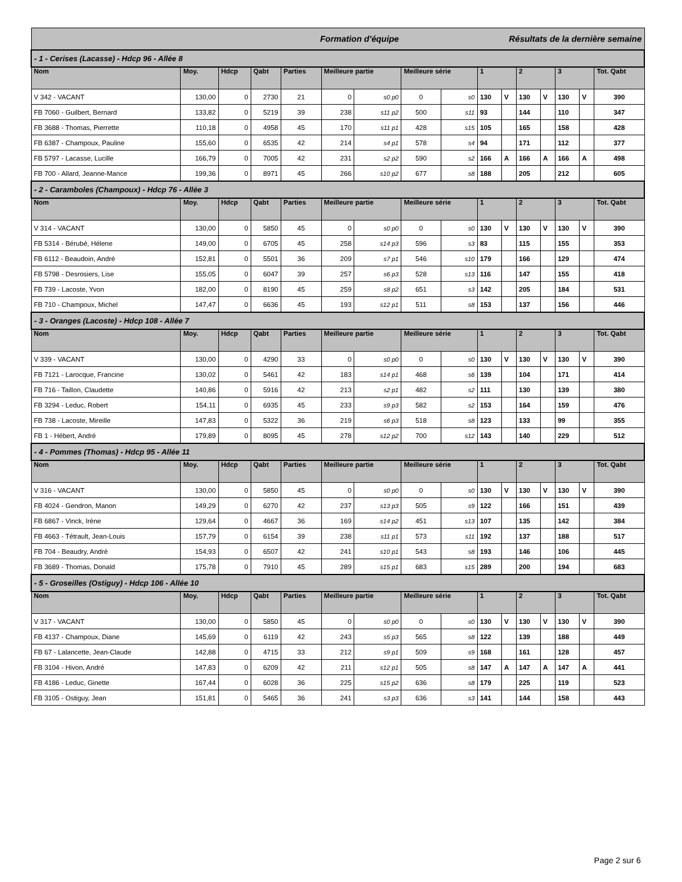| Formation d'équipe | | | | | | | Résultats de la dernière semaine | | | | | | | | |
| --- | --- | --- | --- | --- | --- | --- | --- | --- | --- | --- | --- | --- | --- | --- | --- |
| - 1 - Cerises (Lacasse) - Hdcp 96 - Allée 8 | | | | | | | | | | | | | | | |
| Nom | Moy. | Hdcp | Qabt | Parties | Meilleure partie | | Meilleure série | | 1 | | 2 | | 3 | | Tot. Qabt |
| V 342 - VACANT | 130,00 | 0 | 2730 | 21 | 0 | s0 p0 | 0 | s0 | 130 | V | 130 | V | 130 | V | 390 |
| FB 7060 - Guilbert, Bernard | 133,82 | 0 | 5219 | 39 | 238 | s11 p2 | 500 | s11 | 93 | | 144 | | 110 | | 347 |
| FB 3688 - Thomas, Pierrette | 110,18 | 0 | 4958 | 45 | 170 | s11 p1 | 428 | s15 | 105 | | 165 | | 158 | | 428 |
| FB 6387 - Champoux, Pauline | 155,60 | 0 | 6535 | 42 | 214 | s4 p1 | 578 | s4 | 94 | | 171 | | 112 | | 377 |
| FB 5797 - Lacasse, Lucille | 166,79 | 0 | 7005 | 42 | 231 | s2 p2 | 590 | s2 | 166 | A | 166 | A | 166 | A | 498 |
| FB 700 - Allard, Jeanne-Mance | 199,36 | 0 | 8971 | 45 | 266 | s10 p2 | 677 | s8 | 188 | | 205 | | 212 | | 605 |
| - 2 - Caramboles (Champoux) - Hdcp 76 - Allée 3 | | | | | | | | | | | | | | | |
| Nom | Moy. | Hdcp | Qabt | Parties | Meilleure partie | | Meilleure série | | 1 | | 2 | | 3 | | Tot. Qabt |
| V 314 - VACANT | 130,00 | 0 | 5850 | 45 | 0 | s0 p0 | 0 | s0 | 130 | V | 130 | V | 130 | V | 390 |
| FB 5314 - Bérubé, Hélene | 149,00 | 0 | 6705 | 45 | 258 | s14 p3 | 596 | s3 | 83 | | 115 | | 155 | | 353 |
| FB 6112 - Beaudoin, André | 152,81 | 0 | 5501 | 36 | 209 | s7 p1 | 546 | s10 | 179 | | 166 | | 129 | | 474 |
| FB 5798 - Desrosiers, Lise | 155,05 | 0 | 6047 | 39 | 257 | s6 p3 | 528 | s13 | 116 | | 147 | | 155 | | 418 |
| FB 739 - Lacoste, Yvon | 182,00 | 0 | 8190 | 45 | 259 | s8 p2 | 651 | s3 | 142 | | 205 | | 184 | | 531 |
| FB 710 - Champoux, Michel | 147,47 | 0 | 6636 | 45 | 193 | s12 p1 | 511 | s8 | 153 | | 137 | | 156 | | 446 |
| - 3 - Oranges (Lacoste) - Hdcp 108 - Allée 7 | | | | | | | | | | | | | | | |
| Nom | Moy. | Hdcp | Qabt | Parties | Meilleure partie | | Meilleure série | | 1 | | 2 | | 3 | | Tot. Qabt |
| V 339 - VACANT | 130,00 | 0 | 4290 | 33 | 0 | s0 p0 | 0 | s0 | 130 | V | 130 | V | 130 | V | 390 |
| FB 7121 - Larocque, Francine | 130,02 | 0 | 5461 | 42 | 183 | s14 p1 | 468 | s6 | 139 | | 104 | | 171 | | 414 |
| FB 716 - Taillon, Claudette | 140,86 | 0 | 5916 | 42 | 213 | s2 p1 | 482 | s2 | 111 | | 130 | | 139 | | 380 |
| FB 3294 - Leduc, Robert | 154,11 | 0 | 6935 | 45 | 233 | s9 p3 | 582 | s2 | 153 | | 164 | | 159 | | 476 |
| FB 738 - Lacoste, Mireille | 147,83 | 0 | 5322 | 36 | 219 | s6 p3 | 518 | s8 | 123 | | 133 | | 99 | | 355 |
| FB 1 - Hébert, André | 179,89 | 0 | 8095 | 45 | 278 | s12 p2 | 700 | s12 | 143 | | 140 | | 229 | | 512 |
| - 4 - Pommes (Thomas) - Hdcp 95 - Allée 11 | | | | | | | | | | | | | | | |
| Nom | Moy. | Hdcp | Qabt | Parties | Meilleure partie | | Meilleure série | | 1 | | 2 | | 3 | | Tot. Qabt |
| V 316 - VACANT | 130,00 | 0 | 5850 | 45 | 0 | s0 p0 | 0 | s0 | 130 | V | 130 | V | 130 | V | 390 |
| FB 4024 - Gendron, Manon | 149,29 | 0 | 6270 | 42 | 237 | s13 p3 | 505 | s9 | 122 | | 166 | | 151 | | 439 |
| FB 6867 - Vinck, Irène | 129,64 | 0 | 4667 | 36 | 169 | s14 p2 | 451 | s13 | 107 | | 135 | | 142 | | 384 |
| FB 4663 - Tétrault, Jean-Louis | 157,79 | 0 | 6154 | 39 | 238 | s11 p1 | 573 | s11 | 192 | | 137 | | 188 | | 517 |
| FB 704 - Beaudry, André | 154,93 | 0 | 6507 | 42 | 241 | s10 p1 | 543 | s8 | 193 | | 146 | | 106 | | 445 |
| FB 3689 - Thomas, Donald | 175,78 | 0 | 7910 | 45 | 289 | s15 p1 | 683 | s15 | 289 | | 200 | | 194 | | 683 |
| - 5 - Groseilles (Ostiguy) - Hdcp 106 - Allée 10 | | | | | | | | | | | | | | | |
| Nom | Moy. | Hdcp | Qabt | Parties | Meilleure partie | | Meilleure série | | 1 | | 2 | | 3 | | Tot. Qabt |
| V 317 - VACANT | 130,00 | 0 | 5850 | 45 | 0 | s0 p0 | 0 | s0 | 130 | V | 130 | V | 130 | V | 390 |
| FB 4137 - Champoux, Diane | 145,69 | 0 | 6119 | 42 | 243 | s5 p3 | 565 | s8 | 122 | | 139 | | 188 | | 449 |
| FB 67 - Lalancette, Jean-Claude | 142,88 | 0 | 4715 | 33 | 212 | s9 p1 | 509 | s9 | 168 | | 161 | | 128 | | 457 |
| FB 3104 - Hivon, André | 147,83 | 0 | 6209 | 42 | 211 | s12 p1 | 505 | s8 | 147 | A | 147 | A | 147 | A | 441 |
| FB 4186 - Leduc, Ginette | 167,44 | 0 | 6028 | 36 | 225 | s15 p2 | 636 | s8 | 179 | | 225 | | 119 | | 523 |
| FB 3105 - Ostiguy, Jean | 151,81 | 0 | 5465 | 36 | 241 | s3 p3 | 636 | s3 | 141 | | 144 | | 158 | | 443 |
Page 2 sur 6